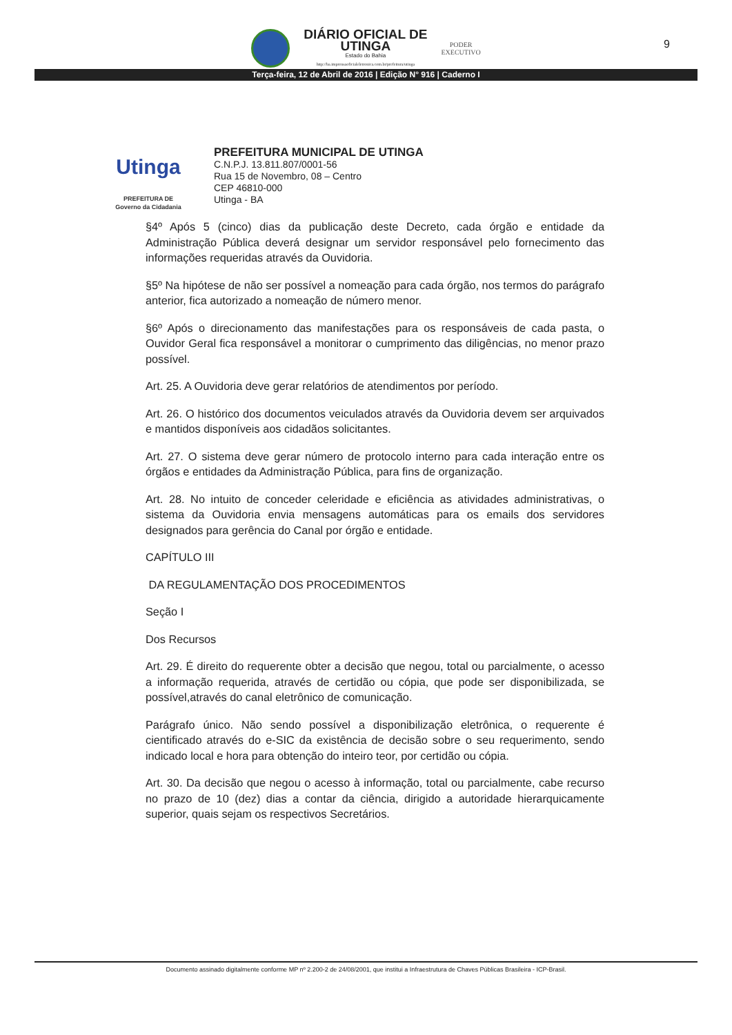DIÁRIO OFICIAL DE
UTINGA
Estado do Bahia
http://ba.imprensaoficialeletronica.com.br/prefeitura/utinga
PODER
EXECUTIVO
9
Terça-feira, 12 de Abril de 2016 | Edição N° 916 | Caderno I
Utinga
PREFEITURA DE
Governo da Cidadania
PREFEITURA MUNICIPAL DE UTINGA
C.N.P.J. 13.811.807/0001-56
Rua 15 de Novembro, 08 – Centro
CEP 46810-000
Utinga - BA
§4º Após 5 (cinco) dias da publicação deste Decreto, cada órgão e entidade da Administração Pública deverá designar um servidor responsável pelo fornecimento das informações requeridas através da Ouvidoria.
§5º Na hipótese de não ser possível a nomeação para cada órgão, nos termos do parágrafo anterior, fica autorizado a nomeação de número menor.
§6º Após o direcionamento das manifestações para os responsáveis de cada pasta, o Ouvidor Geral fica responsável a monitorar o cumprimento das diligências, no menor prazo possível.
Art. 25. A Ouvidoria deve gerar relatórios de atendimentos por período.
Art. 26. O histórico dos documentos veiculados através da Ouvidoria devem ser arquivados e mantidos disponíveis aos cidadãos solicitantes.
Art. 27. O sistema deve gerar número de protocolo interno para cada interação entre os órgãos e entidades da Administração Pública, para fins de organização.
Art. 28. No intuito de conceder celeridade e eficiência as atividades administrativas, o sistema da Ouvidoria envia mensagens automáticas para os emails dos servidores designados para gerência do Canal por órgão e entidade.
CAPÍTULO III
DA REGULAMENTAÇÃO DOS PROCEDIMENTOS
Seção I
Dos Recursos
Art. 29. É direito do requerente obter a decisão que negou, total ou parcialmente, o acesso a informação requerida, através de certidão ou cópia, que pode ser disponibilizada, se possível,através do canal eletrônico de comunicação.
Parágrafo único. Não sendo possível a disponibilização eletrônica, o requerente é cientificado através do e-SIC da existência de decisão sobre o seu requerimento, sendo indicado local e hora para obtenção do inteiro teor, por certidão ou cópia.
Art. 30. Da decisão que negou o acesso à informação, total ou parcialmente, cabe recurso no prazo de 10 (dez) dias a contar da ciência, dirigido a autoridade hierarquicamente superior, quais sejam os respectivos Secretários.
Documento assinado digitalmente conforme MP nº 2.200-2 de 24/08/2001, que institui a Infraestrutura de Chaves Públicas Brasileira - ICP-Brasil.